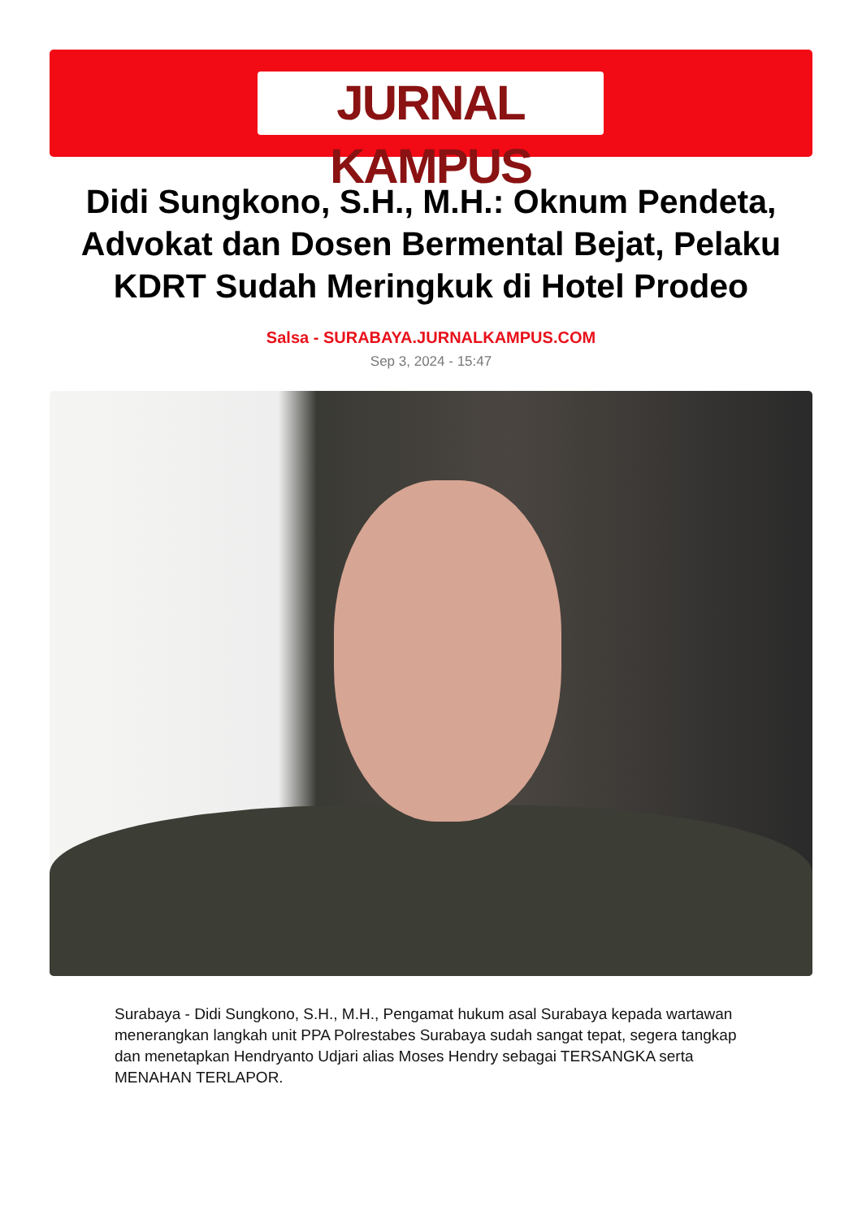JURNAL KAMPUS
Didi Sungkono, S.H., M.H.: Oknum Pendeta, Advokat dan Dosen Bermental Bejat, Pelaku KDRT Sudah Meringkuk di Hotel Prodeo
Salsa - SURABAYA.JURNALKAMPUS.COM
Sep 3, 2024 - 15:47
Surabaya - Didi Sungkono, S.H., M.H., Pengamat hukum asal Surabaya kepada wartawan menerangkan langkah unit PPA Polrestabes Surabaya sudah sangat tepat, segera tangkap dan menetapkan Hendryanto Udjari alias Moses Hendry sebagai TERSANGKA serta MENAHAN TERLAPOR.